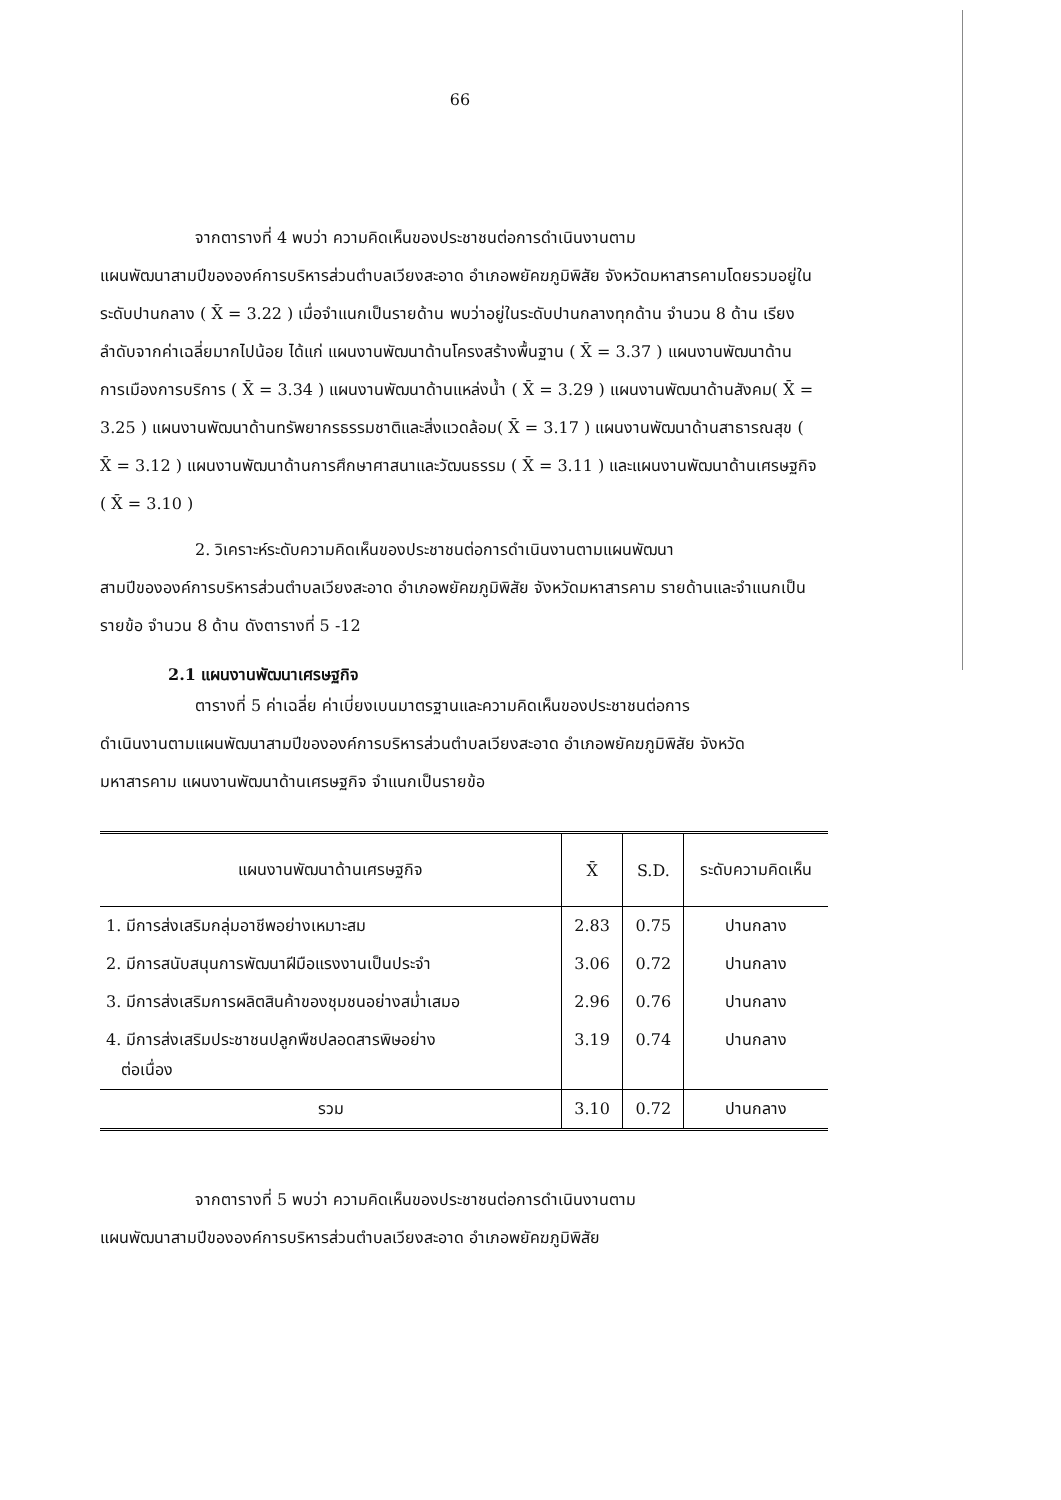66
จากตารางที่ 4 พบว่า ความคิดเห็นของประชาชนต่อการดำเนินงานตาม
แผนพัฒนาสามปีขององค์การบริหารส่วนตำบลเวียงสะอาด อำเภอพยัคฆภูมิพิสัย จังหวัดมหาสารคามโดยรวมอยู่ในระดับปานกลาง ( X̄ = 3.22 ) เมื่อจำแนกเป็นรายด้าน พบว่าอยู่ในระดับปานกลางทุกด้าน จำนวน 8 ด้าน เรียงลำดับจากค่าเฉลี่ยมากไปน้อย ได้แก่ แผนงานพัฒนาด้านโครงสร้างพื้นฐาน ( X̄ = 3.37 ) แผนงานพัฒนาด้านการเมืองการบริการ ( X̄ = 3.34 ) แผนงานพัฒนาด้านแหล่งน้ำ ( X̄ = 3.29 ) แผนงานพัฒนาด้านสังคม( X̄ = 3.25 ) แผนงานพัฒนาด้านทรัพยากรธรรมชาติและสิ่งแวดล้อม( X̄ = 3.17 ) แผนงานพัฒนาด้านสาธารณสุข ( X̄ = 3.12 ) แผนงานพัฒนาด้านการศึกษาศาสนาและวัฒนธรรม ( X̄ = 3.11 ) และแผนงานพัฒนาด้านเศรษฐกิจ ( X̄ = 3.10 )
2. วิเคราะห์ระดับความคิดเห็นของประชาชนต่อการดำเนินงานตามแผนพัฒนา
สามปีขององค์การบริหารส่วนตำบลเวียงสะอาด อำเภอพยัคฆภูมิพิสัย จังหวัดมหาสารคาม รายด้านและจำแนกเป็นรายข้อ จำนวน 8 ด้าน ดังตารางที่ 5 -12
2.1 แผนงานพัฒนาเศรษฐกิจ
ตารางที่ 5 ค่าเฉลี่ย ค่าเบี่ยงเบนมาตรฐานและความคิดเห็นของประชาชนต่อการ
ดำเนินงานตามแผนพัฒนาสามปีขององค์การบริหารส่วนตำบลเวียงสะอาด อำเภอพยัคฆภูมิพิสัย จังหวัดมหาสารคาม แผนงานพัฒนาด้านเศรษฐกิจ จำแนกเป็นรายข้อ
| แผนงานพัฒนาด้านเศรษฐกิจ | X̄ | S.D. | ระดับความคิดเห็น |
| --- | --- | --- | --- |
| 1. มีการส่งเสริมกลุ่มอาชีพอย่างเหมาะสม | 2.83 | 0.75 | ปานกลาง |
| 2. มีการสนับสนุนการพัฒนาฝีมือแรงงานเป็นประจำ | 3.06 | 0.72 | ปานกลาง |
| 3. มีการส่งเสริมการผลิตสินค้าของชุมชนอย่างสม่ำเสมอ | 2.96 | 0.76 | ปานกลาง |
| 4. มีการส่งเสริมประชาชนปลูกพืชปลอดสารพิษอย่าง ต่อเนื่อง | 3.19 | 0.74 | ปานกลาง |
| รวม | 3.10 | 0.72 | ปานกลาง |
จากตารางที่ 5 พบว่า ความคิดเห็นของประชาชนต่อการดำเนินงานตาม
แผนพัฒนาสามปีขององค์การบริหารส่วนตำบลเวียงสะอาด อำเภอพยัคฆภูมิพิสัย